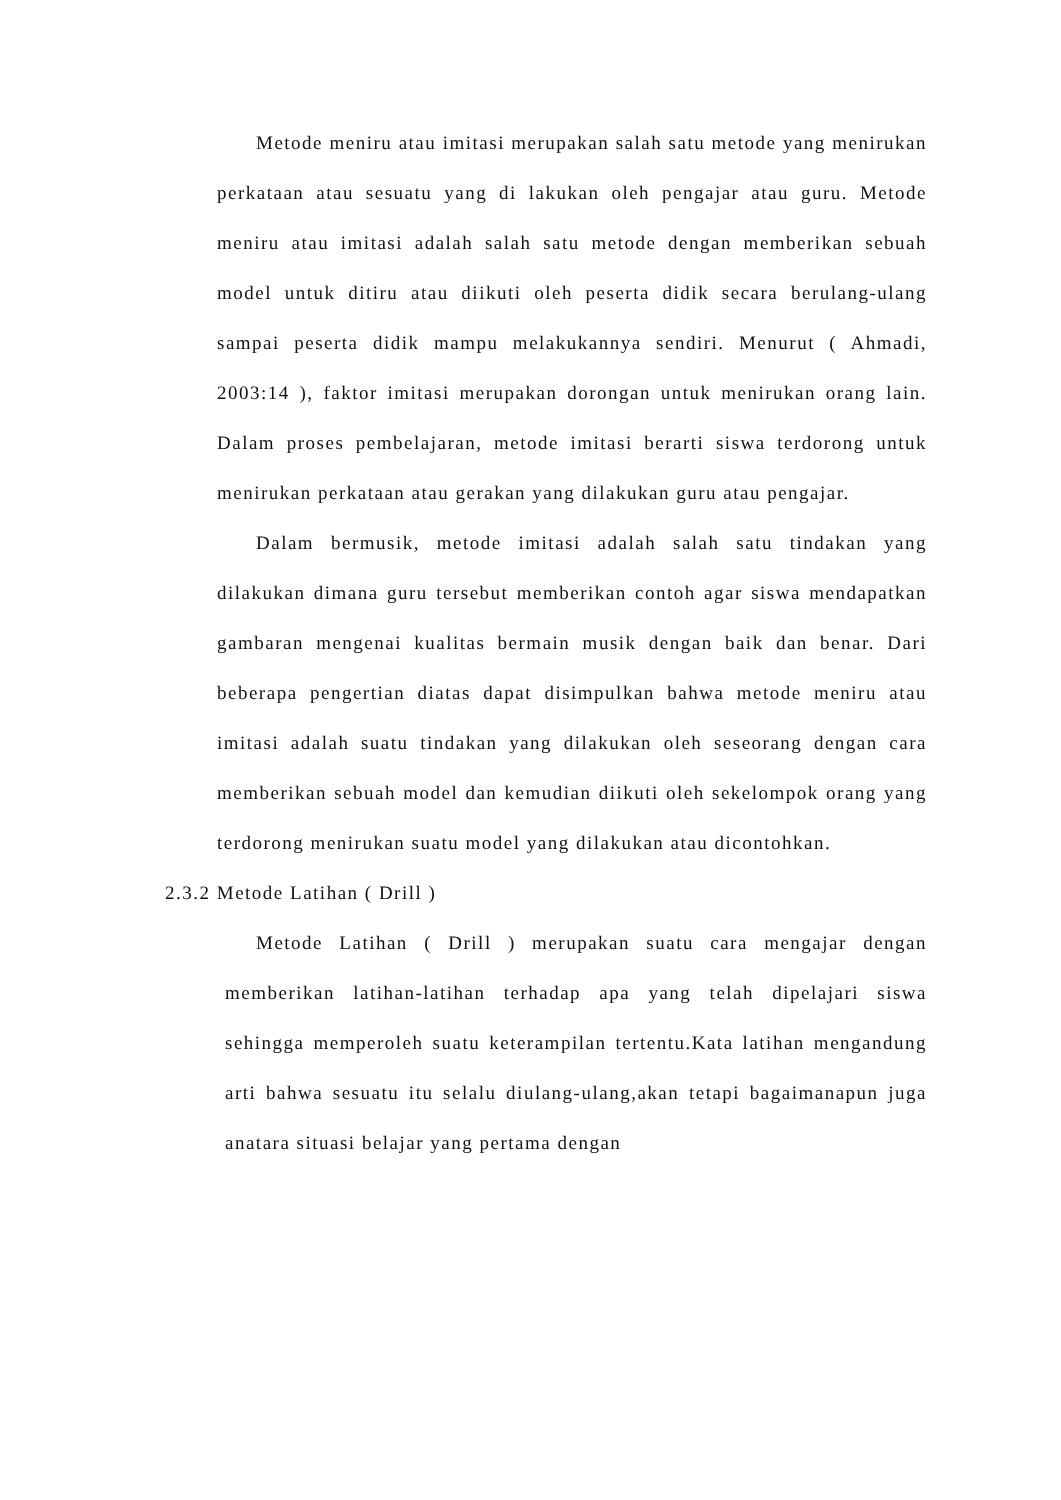Metode meniru atau imitasi merupakan salah satu metode yang menirukan perkataan atau sesuatu yang di lakukan oleh pengajar atau guru. Metode meniru atau imitasi adalah salah satu metode dengan memberikan sebuah model untuk ditiru atau diikuti oleh peserta didik secara berulang-ulang sampai peserta didik mampu melakukannya sendiri. Menurut ( Ahmadi, 2003:14 ), faktor imitasi merupakan dorongan untuk menirukan orang lain. Dalam proses pembelajaran, metode imitasi berarti siswa terdorong untuk menirukan perkataan atau gerakan yang dilakukan guru atau pengajar.
Dalam bermusik, metode imitasi adalah salah satu tindakan yang dilakukan dimana guru tersebut memberikan contoh agar siswa mendapatkan gambaran mengenai kualitas bermain musik dengan baik dan benar. Dari beberapa pengertian diatas dapat disimpulkan bahwa metode meniru atau imitasi adalah suatu tindakan yang dilakukan oleh seseorang dengan cara memberikan sebuah model dan kemudian diikuti oleh sekelompok orang yang terdorong menirukan suatu model yang dilakukan atau dicontohkan.
2.3.2 Metode Latihan ( Drill )
Metode Latihan ( Drill ) merupakan suatu cara mengajar dengan memberikan latihan-latihan terhadap apa yang telah dipelajari siswa sehingga memperoleh suatu keterampilan tertentu.Kata latihan mengandung arti bahwa sesuatu itu selalu diulang-ulang,akan tetapi bagaimanapun juga anatara situasi belajar yang pertama dengan